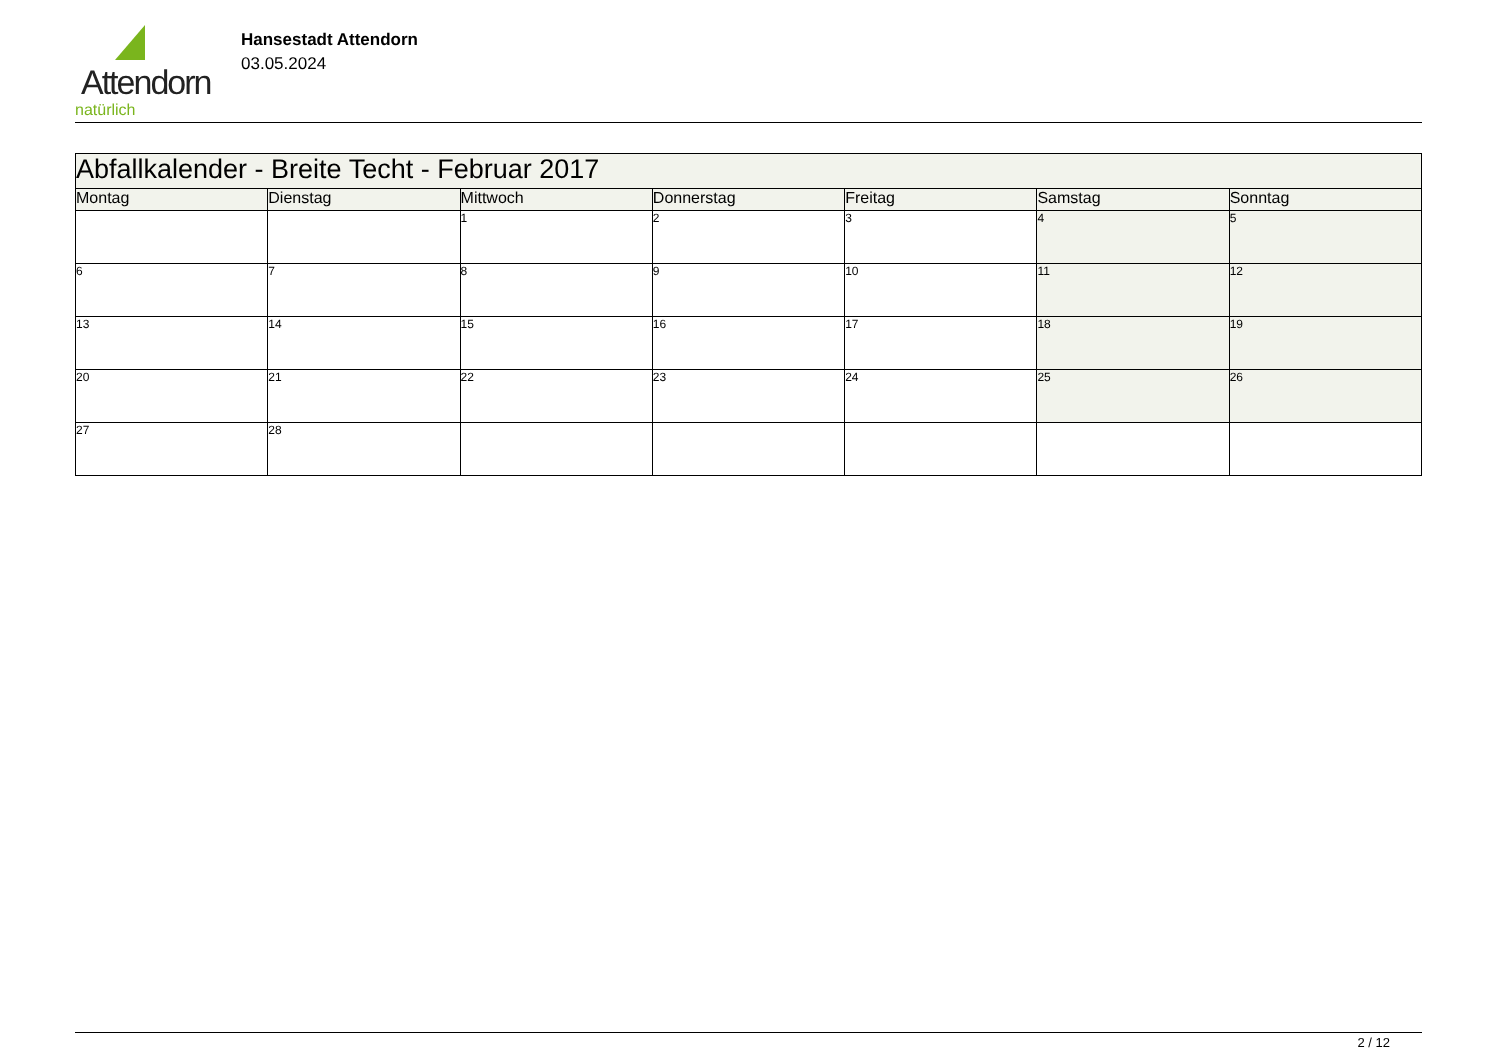Attendorn
natürlich
Hansestadt Attendorn
03.05.2024
| Abfallkalender - Breite Techt - Februar 2017 | | | | | | |
| --- | --- | --- | --- | --- | --- | --- |
| Montag | Dienstag | Mittwoch | Donnerstag | Freitag | Samstag | Sonntag |
| | | 1 | 2 | 3 | 4 | 5 |
| 6 | 7 | 8 | 9 | 10 | 11 | 12 |
| 13 | 14 | 15 | 16 | 17 | 18 | 19 |
| 20 | 21 | 22 | 23 | 24 | 25 | 26 |
| 27 | 28 | | | | | |
2 / 12